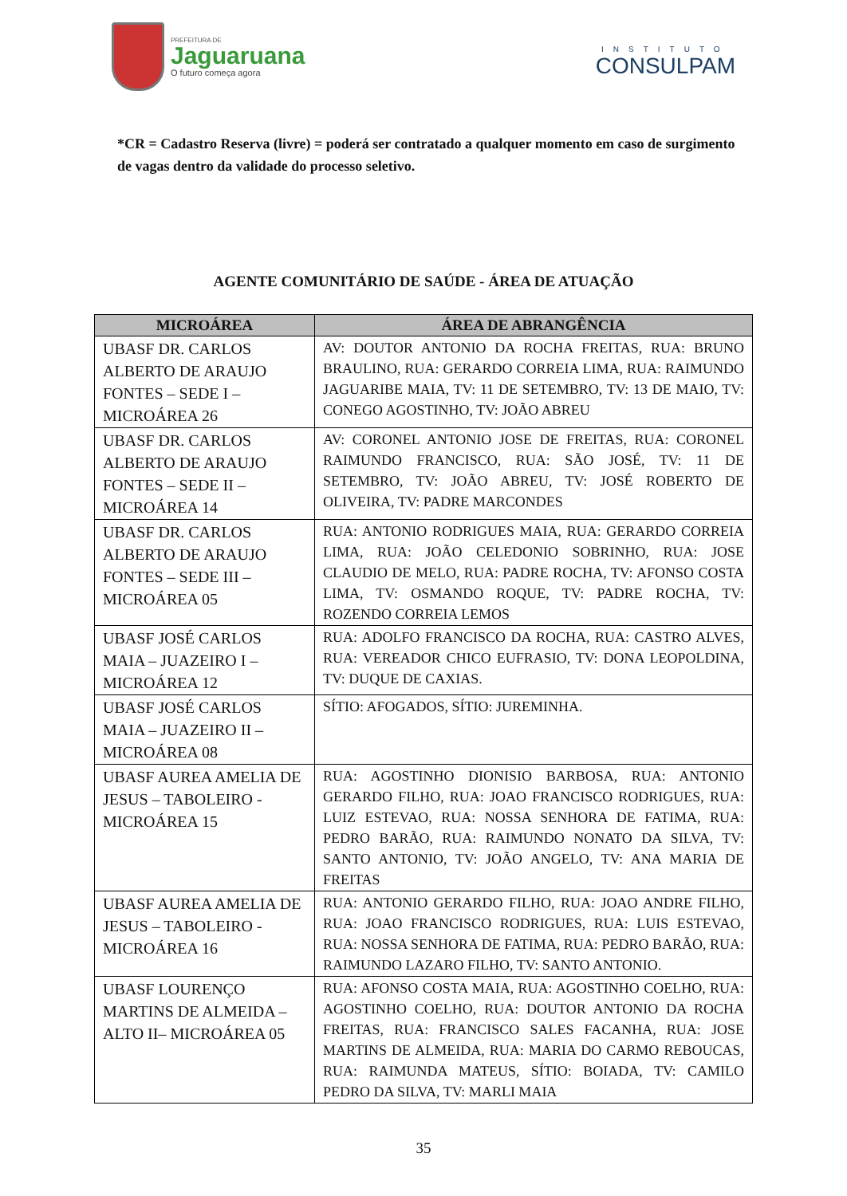PREFEITURA DE
Jaguaruana
O futuro começa agora
INSTITUTO
CONSULPAM
*CR = Cadastro Reserva (livre) = poderá ser contratado a qualquer momento em caso de surgimento de vagas dentro da validade do processo seletivo.
AGENTE COMUNITÁRIO DE SAÚDE - ÁREA DE ATUAÇÃO
| MICROÁREA | ÁREA DE ABRANGÊNCIA |
| --- | --- |
| UBASF DR. CARLOS ALBERTO DE ARAUJO FONTES – SEDE I – MICROÁREA 26 | AV: DOUTOR ANTONIO DA ROCHA FREITAS, RUA: BRUNO BRAULINO, RUA: GERARDO CORREIA LIMA, RUA: RAIMUNDO JAGUARIBE MAIA, TV: 11 DE SETEMBRO, TV: 13 DE MAIO, TV: CONEGO AGOSTINHO, TV: JOÃO ABREU |
| UBASF DR. CARLOS ALBERTO DE ARAUJO FONTES – SEDE II – MICROÁREA 14 | AV: CORONEL ANTONIO JOSE DE FREITAS, RUA: CORONEL RAIMUNDO FRANCISCO, RUA: SÃO JOSÉ, TV: 11 DE SETEMBRO, TV: JOÃO ABREU, TV: JOSÉ ROBERTO DE OLIVEIRA, TV: PADRE MARCONDES |
| UBASF DR. CARLOS ALBERTO DE ARAUJO FONTES – SEDE III – MICROÁREA 05 | RUA: ANTONIO RODRIGUES MAIA, RUA: GERARDO CORREIA LIMA, RUA: JOÃO CELEDONIO SOBRINHO, RUA: JOSE CLAUDIO DE MELO, RUA: PADRE ROCHA, TV: AFONSO COSTA LIMA, TV: OSMANDO ROQUE, TV: PADRE ROCHA, TV: ROZENDO CORREIA LEMOS |
| UBASF JOSÉ CARLOS MAIA – JUAZEIRO I – MICROÁREA 12 | RUA: ADOLFO FRANCISCO DA ROCHA, RUA: CASTRO ALVES, RUA: VEREADOR CHICO EUFRASIO, TV: DONA LEOPOLDINA, TV: DUQUE DE CAXIAS. |
| UBASF JOSÉ CARLOS MAIA – JUAZEIRO II – MICROÁREA 08 | SÍTIO: AFOGADOS, SÍTIO: JUREMINHA. |
| UBASF AUREA AMELIA DE JESUS – TABOLEIRO - MICROÁREA 15 | RUA: AGOSTINHO DIONISIO BARBOSA, RUA: ANTONIO GERARDO FILHO, RUA: JOAO FRANCISCO RODRIGUES, RUA: LUIZ ESTEVAO, RUA: NOSSA SENHORA DE FATIMA, RUA: PEDRO BARÃO, RUA: RAIMUNDO NONATO DA SILVA, TV: SANTO ANTONIO, TV: JOÃO ANGELO, TV: ANA MARIA DE FREITAS |
| UBASF AUREA AMELIA DE JESUS – TABOLEIRO - MICROÁREA 16 | RUA: ANTONIO GERARDO FILHO, RUA: JOAO ANDRE FILHO, RUA: JOAO FRANCISCO RODRIGUES, RUA: LUIS ESTEVAO, RUA: NOSSA SENHORA DE FATIMA, RUA: PEDRO BARÃO, RUA: RAIMUNDO LAZARO FILHO, TV: SANTO ANTONIO. |
| UBASF LOURENÇO MARTINS DE ALMEIDA – ALTO II– MICROÁREA 05 | RUA: AFONSO COSTA MAIA, RUA: AGOSTINHO COELHO, RUA: AGOSTINHO COELHO, RUA: DOUTOR ANTONIO DA ROCHA FREITAS, RUA: FRANCISCO SALES FACANHA, RUA: JOSE MARTINS DE ALMEIDA, RUA: MARIA DO CARMO REBOUCAS, RUA: RAIMUNDA MATEUS, SÍTIO: BOIADA, TV: CAMILO PEDRO DA SILVA, TV: MARLI MAIA |
35